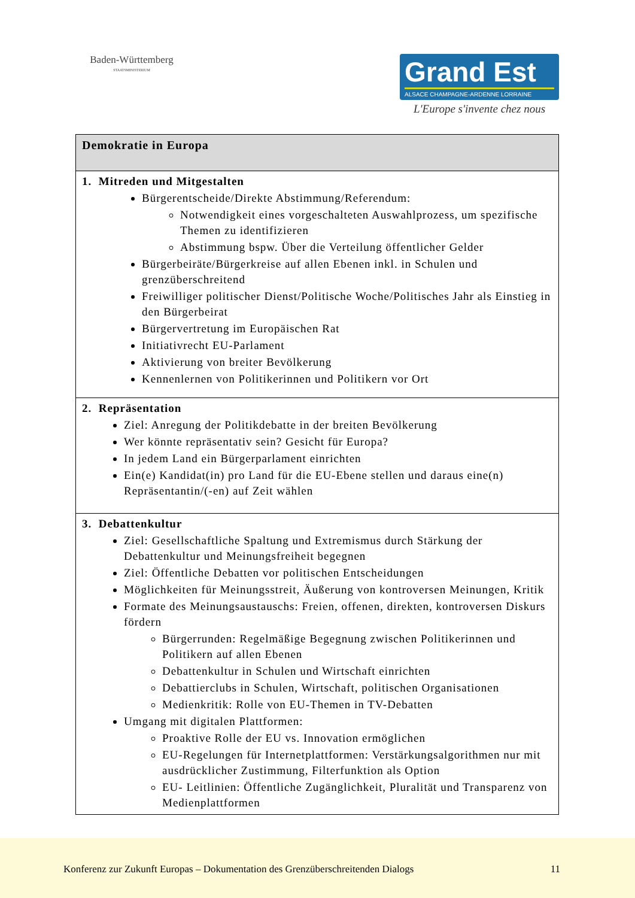Baden-Württemberg
STAATSMINISTERIUM
Grand Est
ALSACE CHAMPAGNE-ARDENNE LORRAINE
L'Europe s'invente chez nous
| Demokratie in Europa |
| 1. Mitreden und Mitgestalten Bürgerentscheide/Direkte Abstimmung/Referendum: Notwendigkeit eines vorgeschalteten Auswahlprozess, um spezifische Themen zu identifizieren Abstimmung bspw. Über die Verteilung öffentlicher Gelder Bürgerbeiräte/Bürgerkreise auf allen Ebenen inkl. in Schulen und grenzüberschreitend Freiwilliger politischer Dienst/Politische Woche/Politisches Jahr als Einstieg in den Bürgerbeirat Bürgervertretung im Europäischen Rat Initiativrecht EU-Parlament Aktivierung von breiter Bevölkerung Kennenlernen von Politikerinnen und Politikern vor Ort |
| 2. Repräsentation Ziel: Anregung der Politikdebatte in der breiten Bevölkerung Wer könnte repräsentativ sein? Gesicht für Europa? In jedem Land ein Bürgerparlament einrichten Ein(e) Kandidat(in) pro Land für die EU-Ebene stellen und daraus eine(n) Repräsentantin/(-en) auf Zeit wählen |
| 3. Debattenkultur Ziel: Gesellschaftliche Spaltung und Extremismus durch Stärkung der Debattenkultur und Meinungsfreiheit begegnen Ziel: Öffentliche Debatten vor politischen Entscheidungen Möglichkeiten für Meinungsstreit, Äußerung von kontroversen Meinungen, Kritik Formate des Meinungsaustauschs: Freien, offenen, direkten, kontroversen Diskurs fördern Bürgerrunden: Regelmäßige Begegnung zwischen Politikerinnen und Politikern auf allen Ebenen Debattenkultur in Schulen und Wirtschaft einrichten Debattierclubs in Schulen, Wirtschaft, politischen Organisationen Medienkritik: Rolle von EU-Themen in TV-Debatten Umgang mit digitalen Plattformen: Proaktive Rolle der EU vs. Innovation ermöglichen EU-Regelungen für Internetplattformen: Verstärkungsalgorithmen nur mit ausdrücklicher Zustimmung, Filterfunktion als Option EU- Leitlinien: Öffentliche Zugänglichkeit, Pluralität und Transparenz von Medienplattformen |
Konferenz zur Zukunft Europas – Dokumentation des Grenzüberschreitenden Dialogs 11